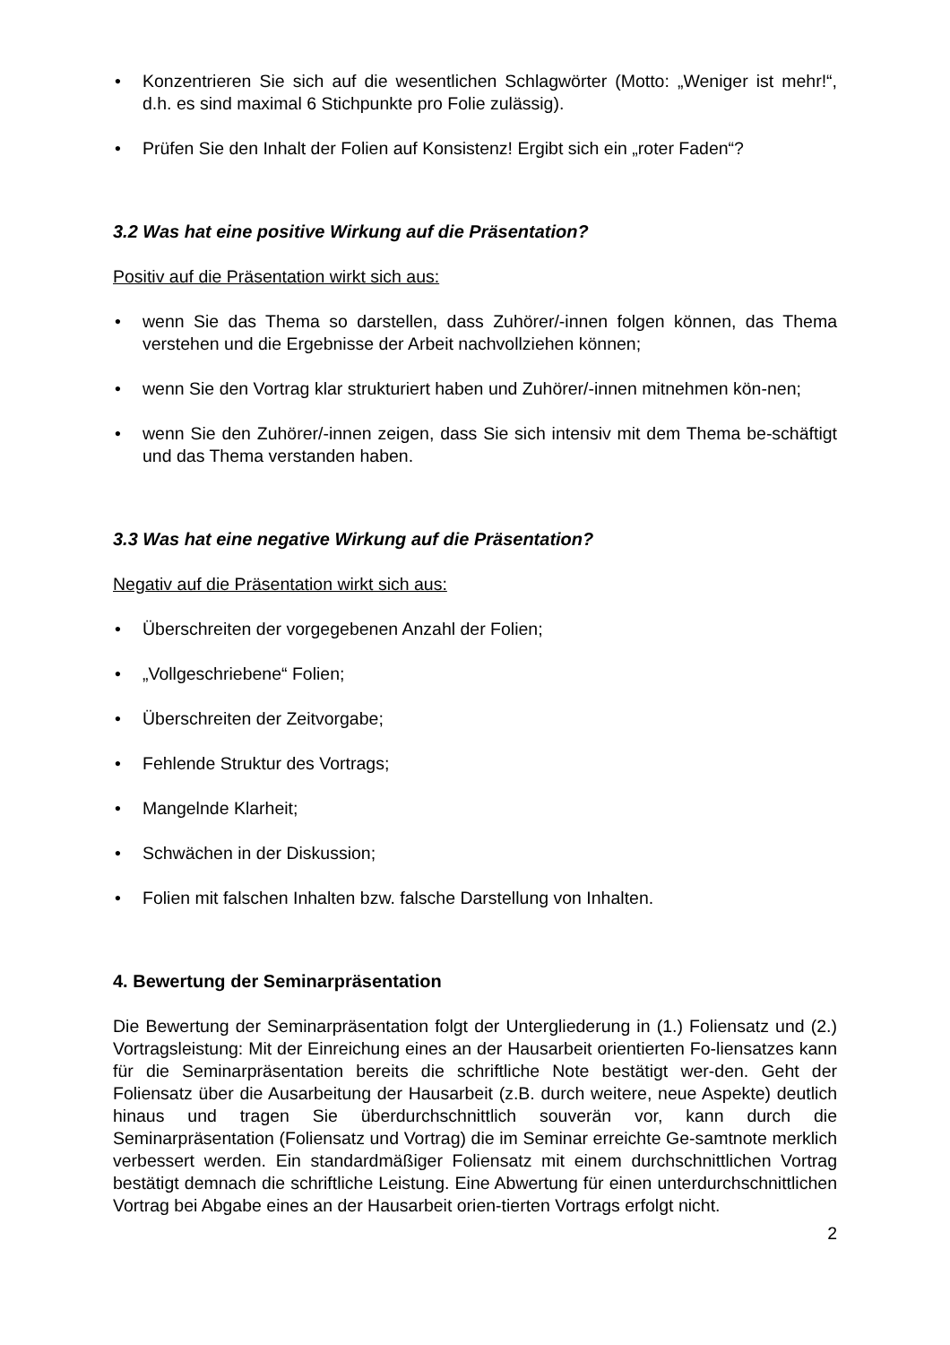• Konzentrieren Sie sich auf die wesentlichen Schlagwörter (Motto: „Weniger ist mehr!“, d.h. es sind maximal 6 Stichpunkte pro Folie zulässig).
• Prüfen Sie den Inhalt der Folien auf Konsistenz! Ergibt sich ein „roter Faden“?
3.2 Was hat eine positive Wirkung auf die Präsentation?
Positiv auf die Präsentation wirkt sich aus:
• wenn Sie das Thema so darstellen, dass Zuhörer/-innen folgen können, das Thema verstehen und die Ergebnisse der Arbeit nachvollziehen können;
• wenn Sie den Vortrag klar strukturiert haben und Zuhörer/-innen mitnehmen kön-nen;
• wenn Sie den Zuhörer/-innen zeigen, dass Sie sich intensiv mit dem Thema be-schäftigt und das Thema verstanden haben.
3.3 Was hat eine negative Wirkung auf die Präsentation?
Negativ auf die Präsentation wirkt sich aus:
• Überschreiten der vorgegebenen Anzahl der Folien;
• „Vollgeschriebene“ Folien;
• Überschreiten der Zeitvorgabe;
• Fehlende Struktur des Vortrags;
• Mangelnde Klarheit;
• Schwächen in der Diskussion;
• Folien mit falschen Inhalten bzw. falsche Darstellung von Inhalten.
4. Bewertung der Seminarpräsentation
Die Bewertung der Seminarpräsentation folgt der Untergliederung in (1.) Foliensatz und (2.) Vortragsleistung: Mit der Einreichung eines an der Hausarbeit orientierten Fo-liensatzes kann für die Seminarpräsentation bereits die schriftliche Note bestätigt wer-den. Geht der Foliensatz über die Ausarbeitung der Hausarbeit (z.B. durch weitere, neue Aspekte) deutlich hinaus und tragen Sie überdurchschnittlich souverän vor, kann durch die Seminarpräsentation (Foliensatz und Vortrag) die im Seminar erreichte Ge-samtnote merklich verbessert werden. Ein standardmäßiger Foliensatz mit einem durchschnittlichen Vortrag bestätigt demnach die schriftliche Leistung. Eine Abwertung für einen unterdurchschnittlichen Vortrag bei Abgabe eines an der Hausarbeit orien-tierten Vortrags erfolgt nicht.
2